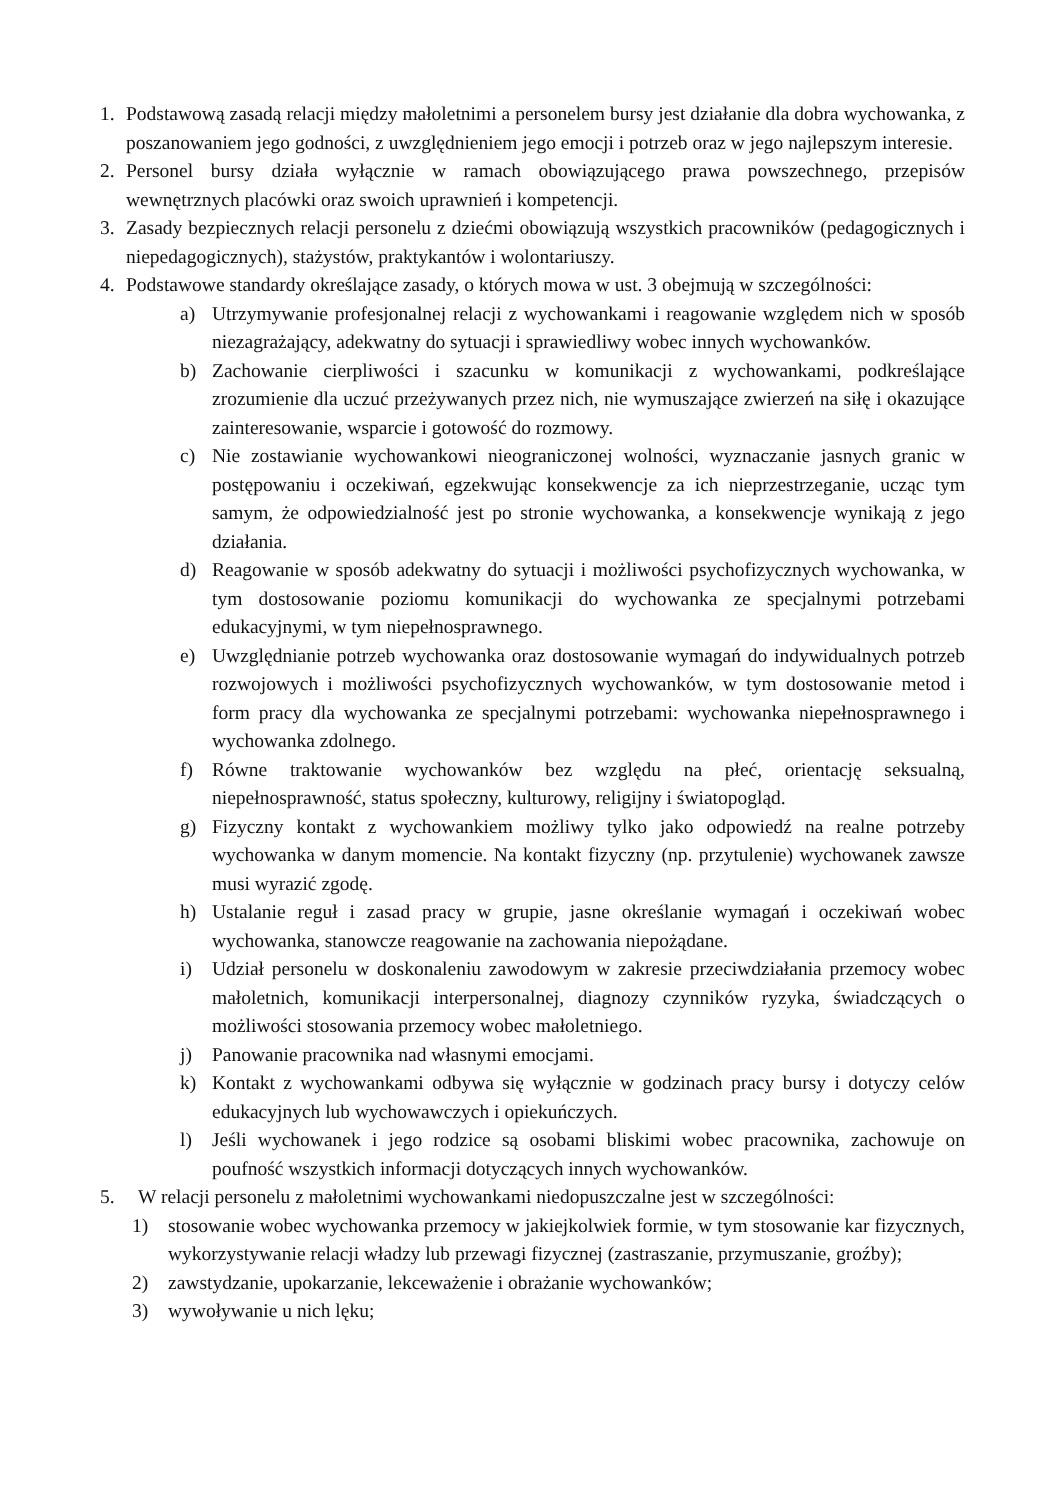1. Podstawową zasadą relacji między małoletnimi a personelem bursy jest działanie dla dobra wychowanka, z poszanowaniem jego godności, z uwzględnieniem jego emocji i potrzeb oraz w jego najlepszym interesie.
2. Personel bursy działa wyłącznie w ramach obowiązującego prawa powszechnego, przepisów wewnętrznych placówki oraz swoich uprawnień i kompetencji.
3. Zasady bezpiecznych relacji personelu z dziećmi obowiązują wszystkich pracowników (pedagogicznych i niepedagogicznych), stażystów, praktykantów i wolontariuszy.
4. Podstawowe standardy określające zasady, o których mowa w ust. 3 obejmują w szczególności:
a) Utrzymywanie profesjonalnej relacji z wychowankami i reagowanie względem nich w sposób niezagrażający, adekwatny do sytuacji i sprawiedliwy wobec innych wychowanków.
b) Zachowanie cierpliwości i szacunku w komunikacji z wychowankami, podkreślające zrozumienie dla uczuć przeżywanych przez nich, nie wymuszające zwierzeń na siłę i okazujące zainteresowanie, wsparcie i gotowość do rozmowy.
c) Nie zostawianie wychowankowi nieograniczonej wolności, wyznaczanie jasnych granic w postępowaniu i oczekiwań, egzekwując konsekwencje za ich nieprzestrzeganie, ucząc tym samym, że odpowiedzialność jest po stronie wychowanka, a konsekwencje wynikają z jego działania.
d) Reagowanie w sposób adekwatny do sytuacji i możliwości psychofizycznych wychowanka, w tym dostosowanie poziomu komunikacji do wychowanka ze specjalnymi potrzebami edukacyjnymi, w tym niepełnosprawnego.
e) Uwzględnianie potrzeb wychowanka oraz dostosowanie wymagań do indywidualnych potrzeb rozwojowych i możliwości psychofizycznych wychowanków, w tym dostosowanie metod i form pracy dla wychowanka ze specjalnymi potrzebami: wychowanka niepełnosprawnego i wychowanka zdolnego.
f) Równe traktowanie wychowanków bez względu na płeć, orientację seksualną, niepełnosprawność, status społeczny, kulturowy, religijny i światopogląd.
g) Fizyczny kontakt z wychowankiem możliwy tylko jako odpowiedź na realne potrzeby wychowanka w danym momencie. Na kontakt fizyczny (np. przytulenie) wychowanek zawsze musi wyrazić zgodę.
h) Ustalanie reguł i zasad pracy w grupie, jasne określanie wymagań i oczekiwań wobec wychowanka, stanowcze reagowanie na zachowania niepożądane.
i) Udział personelu w doskonaleniu zawodowym w zakresie przeciwdziałania przemocy wobec małoletnich, komunikacji interpersonalnej, diagnozy czynników ryzyka, świadczących o możliwości stosowania przemocy wobec małoletniego.
j) Panowanie pracownika nad własnymi emocjami.
k) Kontakt z wychowankami odbywa się wyłącznie w godzinach pracy bursy i dotyczy celów edukacyjnych lub wychowawczych i opiekuńczych.
l) Jeśli wychowanek i jego rodzice są osobami bliskimi wobec pracownika, zachowuje on poufność wszystkich informacji dotyczących innych wychowanków.
5. W relacji personelu z małoletnimi wychowankami niedopuszczalne jest w szczególności:
1) stosowanie wobec wychowanka przemocy w jakiejkolwiek formie, w tym stosowanie kar fizycznych, wykorzystywanie relacji władzy lub przewagi fizycznej (zastraszanie, przymuszanie, groźby);
2) zawstydzanie, upokarzanie, lekceważenie i obrażanie wychowanków;
3) wywoływanie u nich lęku;